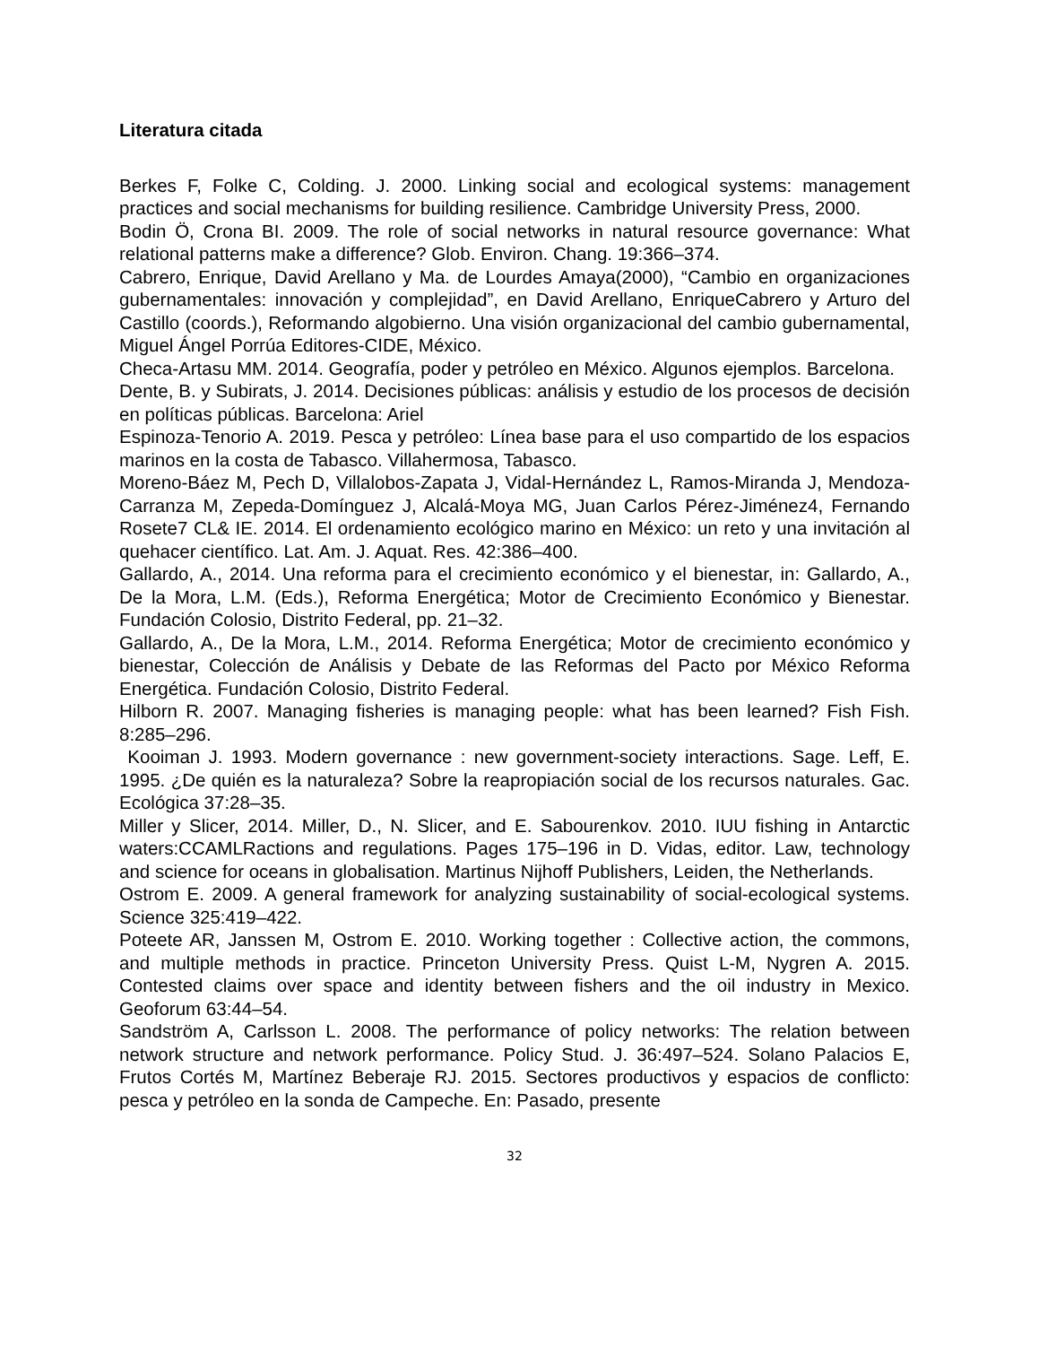Literatura citada
Berkes F, Folke C, Colding. J. 2000. Linking social and ecological systems: management practices and social mechanisms for building resilience. Cambridge University Press, 2000.
Bodin Ö, Crona BI. 2009. The role of social networks in natural resource governance: What relational patterns make a difference? Glob. Environ. Chang. 19:366–374.
Cabrero, Enrique, David Arellano y Ma. de Lourdes Amaya(2000), “Cambio en organizaciones gubernamentales: innovación y complejidad”, en David Arellano, EnriqueCabrero y Arturo del Castillo (coords.), Reformando algobierno. Una visión organizacional del cambio gubernamental, Miguel Ángel Porrúa Editores-CIDE, México.
Checa-Artasu MM. 2014. Geografía, poder y petróleo en México. Algunos ejemplos. Barcelona.
Dente, B. y Subirats, J. 2014. Decisiones públicas: análisis y estudio de los procesos de decisión en políticas públicas. Barcelona: Ariel
Espinoza-Tenorio A. 2019. Pesca y petróleo: Línea base para el uso compartido de los espacios marinos en la costa de Tabasco. Villahermosa, Tabasco.
Moreno-Báez M, Pech D, Villalobos-Zapata J, Vidal-Hernández L, Ramos-Miranda J, Mendoza-Carranza M, Zepeda-Domínguez J, Alcalá-Moya MG, Juan Carlos Pérez-Jiménez4, Fernando Rosete7 CL& IE. 2014. El ordenamiento ecológico marino en México: un reto y una invitación al quehacer científico. Lat. Am. J. Aquat. Res. 42:386–400.
Gallardo, A., 2014. Una reforma para el crecimiento económico y el bienestar, in: Gallardo, A., De la Mora, L.M. (Eds.), Reforma Energética; Motor de Crecimiento Económico y Bienestar. Fundación Colosio, Distrito Federal, pp. 21–32.
Gallardo, A., De la Mora, L.M., 2014. Reforma Energética; Motor de crecimiento económico y bienestar, Colección de Análisis y Debate de las Reformas del Pacto por México Reforma Energética. Fundación Colosio, Distrito Federal.
Hilborn R. 2007. Managing fisheries is managing people: what has been learned? Fish Fish. 8:285–296.
Kooiman J. 1993. Modern governance : new government-society interactions. Sage. Leff, E. 1995. ¿De quién es la naturaleza? Sobre la reapropiación social de los recursos naturales. Gac. Ecológica 37:28–35.
Miller y Slicer, 2014. Miller, D., N. Slicer, and E. Sabourenkov. 2010. IUU fishing in Antarctic waters:CCAMLRactions and regulations. Pages 175–196 in D. Vidas, editor. Law, technology and science for oceans in globalisation. Martinus Nijhoff Publishers, Leiden, the Netherlands.
Ostrom E. 2009. A general framework for analyzing sustainability of social-ecological systems. Science 325:419–422.
Poteete AR, Janssen M, Ostrom E. 2010. Working together : Collective action, the commons, and multiple methods in practice. Princeton University Press. Quist L-M, Nygren A. 2015. Contested claims over space and identity between fishers and the oil industry in Mexico. Geoforum 63:44–54.
Sandström A, Carlsson L. 2008. The performance of policy networks: The relation between network structure and network performance. Policy Stud. J. 36:497–524. Solano Palacios E, Frutos Cortés M, Martínez Beberaje RJ. 2015. Sectores productivos y espacios de conflicto: pesca y petróleo en la sonda de Campeche. En: Pasado, presente
32